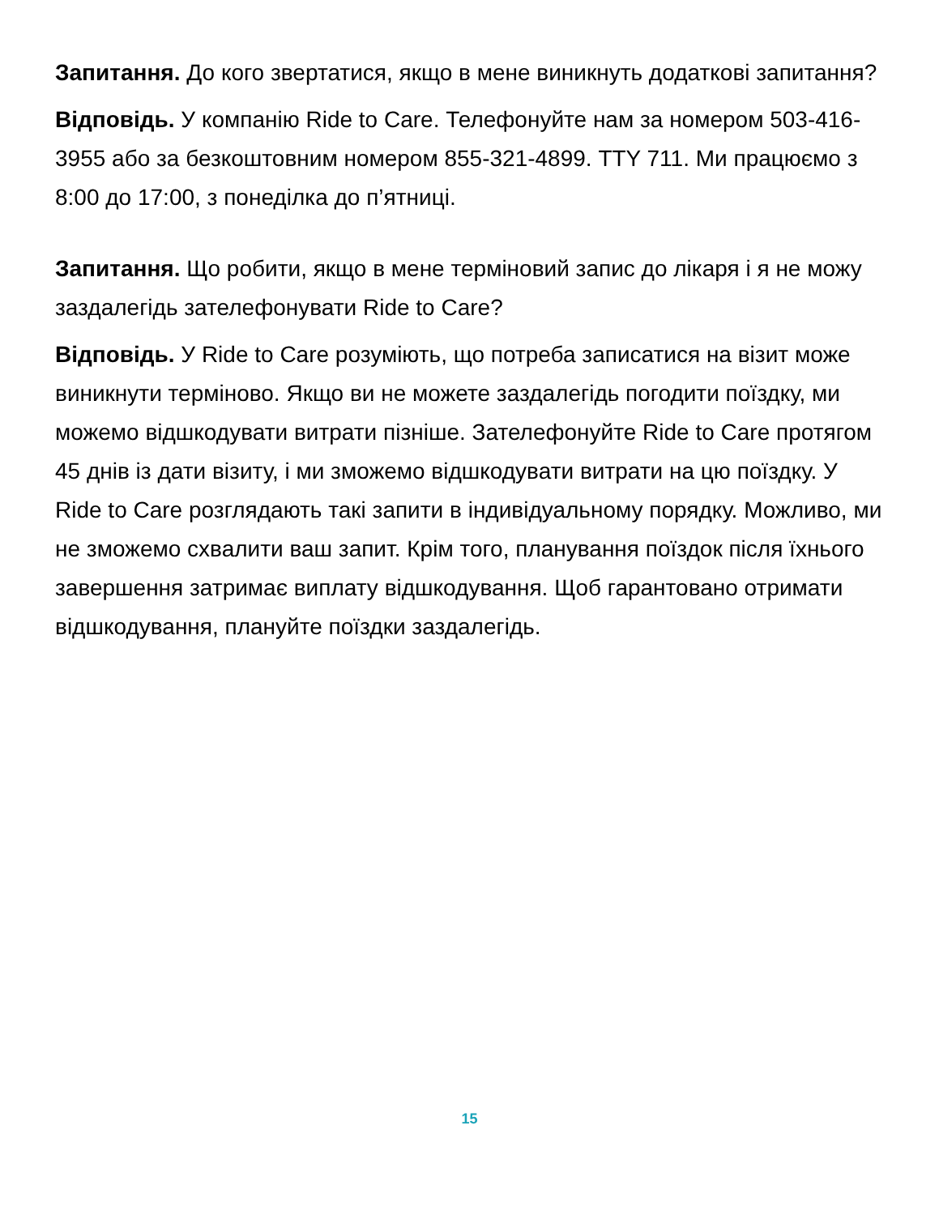Запитання. До кого звертатися, якщо в мене виникнуть додаткові запитання?
Відповідь. У компанію Ride to Care. Телефонуйте нам за номером 503-416-3955 або за безкоштовним номером 855-321-4899. TTY 711. Ми працюємо з 8:00 до 17:00, з понеділка до п’ятниці.
Запитання. Що робити, якщо в мене терміновий запис до лікаря і я не можу заздалегідь зателефонувати Ride to Care?
Відповідь. У Ride to Care розуміють, що потреба записатися на візит може виникнути терміново. Якщо ви не можете заздалегідь погодити поїздку, ми можемо відшкодувати витрати пізніше. Зателефонуйте Ride to Care протягом 45 днів із дати візиту, і ми зможемо відшкодувати витрати на цю поїздку. У Ride to Care розглядають такі запити в індивідуальному порядку. Можливо, ми не зможемо схвалити ваш запит. Крім того, планування поїздок після їхнього завершення затримає виплату відшкодування. Щоб гарантовано отримати відшкодування, плануйте поїздки заздалегідь.
15